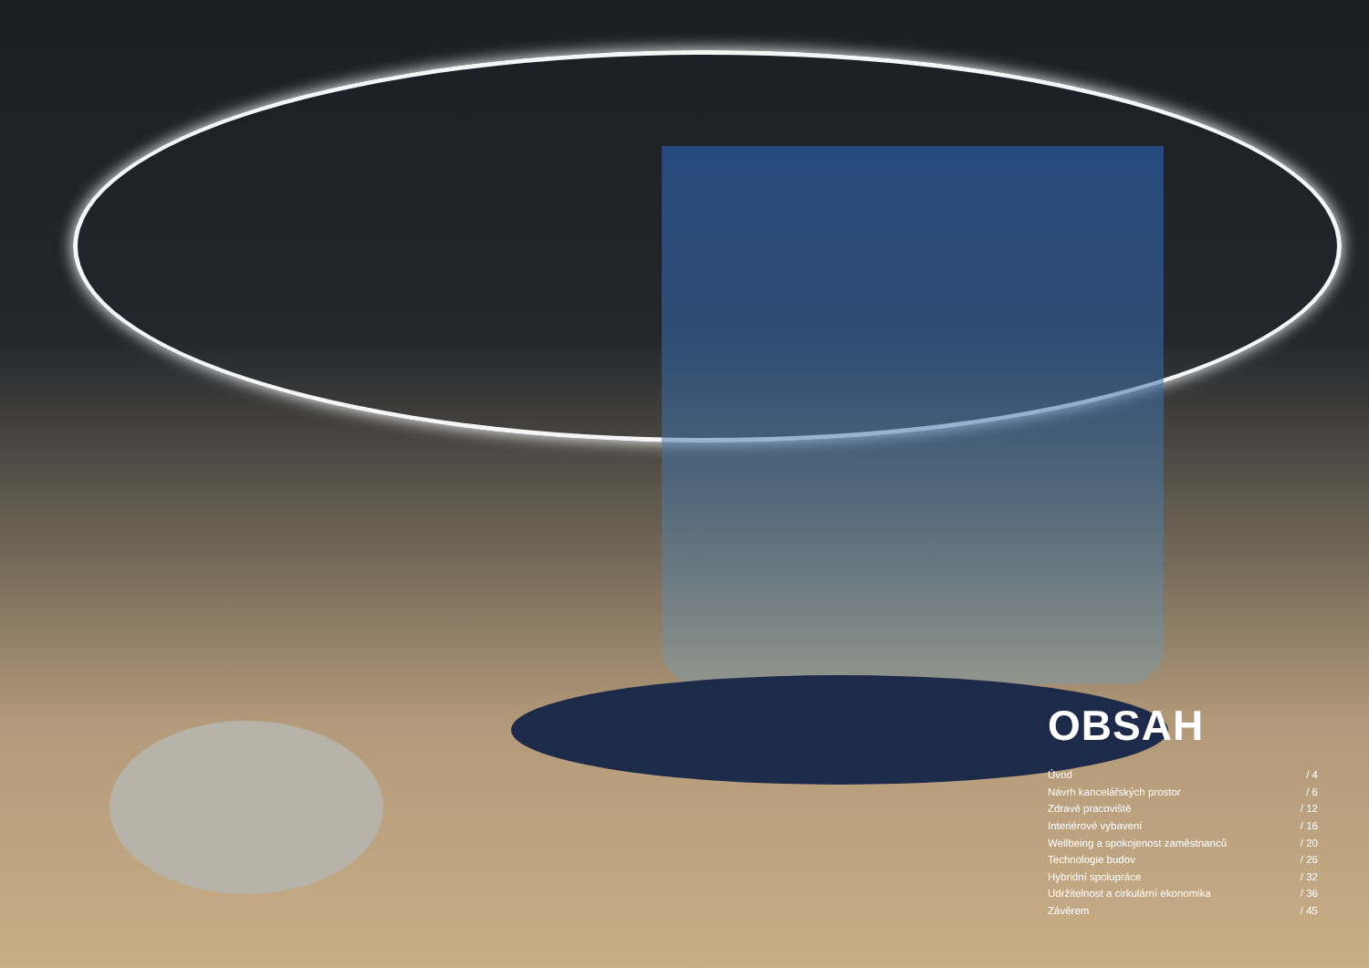OBSAH
| Úvod | / 4 |
| Návrh kancelářských prostor | / 6 |
| Zdravé pracoviště | / 12 |
| Interiérové vybavení | / 16 |
| Wellbeing a spokojenost zaměstnanců | / 20 |
| Technologie budov | / 26 |
| Hybridní spolupráce | / 32 |
| Udržitelnost a cirkulární ekonomika | / 36 |
| Závěrem | / 45 |